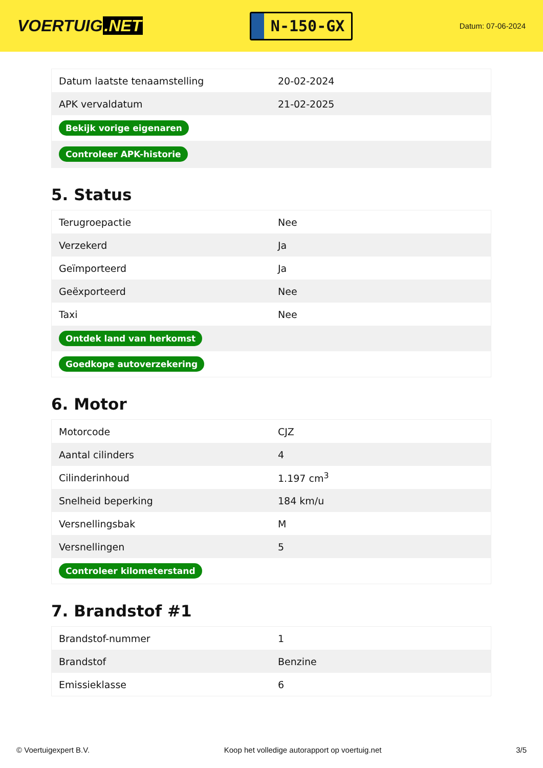VOERTUIG.NET
N-150-GX
Datum: 07-06-2024
| Datum laatste tenaamstelling | 20-02-2024 |
| APK vervaldatum | 21-02-2025 |
| Bekijk vorige eigenaren | |
| Controleer APK-historie | |
5. Status
| Terugroepactie | Nee |
| Verzekerd | Ja |
| Geïmporteerd | Ja |
| Geëxporteerd | Nee |
| Taxi | Nee |
| Ontdek land van herkomst | |
| Goedkope autoverzekering | |
6. Motor
| Motorcode | CJZ |
| Aantal cilinders | 4 |
| Cilinderinhoud | 1.197 cm<sup>3</sup> |
| Snelheid beperking | 184 km/u |
| Versnellingsbak | M |
| Versnellingen | 5 |
| Controleer kilometerstand | |
7. Brandstof #1
| Brandstof-nummer | 1 |
| Brandstof | Benzine |
| Emissieklasse | 6 |
© Voertuigexpert B.V. Koop het volledige autorapport op voertuig.net 3/5